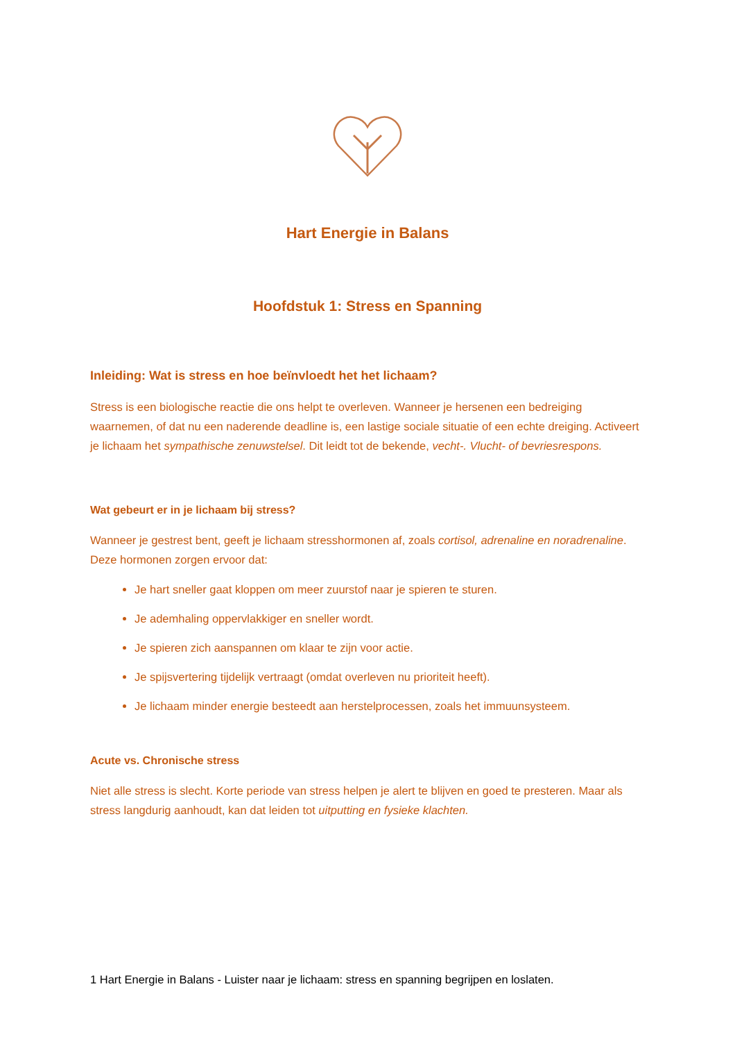Hart Energie in Balans
Hoofdstuk 1: Stress en Spanning
Inleiding: Wat is stress en hoe beïnvloedt het het lichaam?
Stress is een biologische reactie die ons helpt te overleven. Wanneer je hersenen een bedreiging waarnemen, of dat nu een naderende deadline is, een lastige sociale situatie of een echte dreiging. Activeert je lichaam het sympathische zenuwstelsel. Dit leidt tot de bekende, vecht-. Vlucht- of bevriesrespons.
Wat gebeurt er in je lichaam bij stress?
Wanneer je gestrest bent, geeft je lichaam stresshormonen af, zoals cortisol, adrenaline en noradrenaline. Deze hormonen zorgen ervoor dat:
Je hart sneller gaat kloppen om meer zuurstof naar je spieren te sturen.
Je ademhaling oppervlakkiger en sneller wordt.
Je spieren zich aanspannen om klaar te zijn voor actie.
Je spijsvertering tijdelijk vertraagt (omdat overleven nu prioriteit heeft).
Je lichaam minder energie besteedt aan herstelprocessen, zoals het immuunsysteem.
Acute vs. Chronische stress
Niet alle stress is slecht. Korte periode van stress helpen je alert te blijven en goed te presteren. Maar als stress langdurig aanhoudt, kan dat leiden tot uitputting en fysieke klachten.
1 Hart Energie in Balans - Luister naar je lichaam: stress en spanning begrijpen en loslaten.